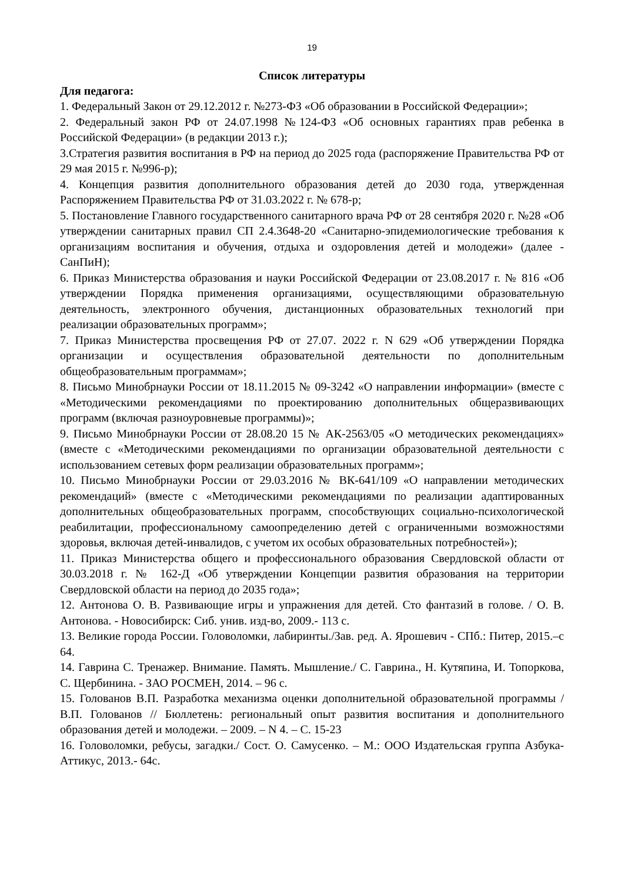19
Список литературы
Для педагога:
1. Федеральный Закон от 29.12.2012 г. №273-ФЗ «Об образовании в Российской Федерации»;
2. Федеральный закон РФ от 24.07.1998 №124-ФЗ «Об основных гарантиях прав ребенка в Российской Федерации» (в редакции 2013 г.);
3.Стратегия развития воспитания в РФ на период до 2025 года (распоряжение Правительства РФ от 29 мая 2015 г. №996-р);
4. Концепция развития дополнительного образования детей до 2030 года, утвержденная Распоряжением Правительства РФ от 31.03.2022 г. № 678-р;
5. Постановление Главного государственного санитарного врача РФ от 28 сентября 2020 г. №28 «Об утверждении санитарных правил СП 2.4.3648-20 «Санитарно-эпидемиологические требования к организациям воспитания и обучения, отдыха и оздоровления детей и молодежи» (далее - СанПиН);
6. Приказ Министерства образования и науки Российской Федерации от 23.08.2017 г. № 816 «Об утверждении Порядка применения организациями, осуществляющими образовательную деятельность, электронного обучения, дистанционных образовательных технологий при реализации образовательных программ»;
7. Приказ Министерства просвещения РФ от 27.07. 2022 г. N 629 «Об утверждении Порядка организации и осуществления образовательной деятельности по дополнительным общеобразовательным программам»;
8. Письмо Минобрнауки России от 18.11.2015 № 09-3242 «О направлении информации» (вместе с «Методическими рекомендациями по проектированию дополнительных общеразвивающих программ (включая разноуровневые программы)»;
9. Письмо Минобрнауки России от 28.08.20 15 № АК-2563/05 «О методических рекомендациях» (вместе с «Методическими рекомендациями по организации образовательной деятельности с использованием сетевых форм реализации образовательных программ»;
10. Письмо Минобрнауки России от 29.03.2016 № ВК-641/109 «О направлении методических рекомендаций» (вместе с «Методическими рекомендациями по реализации адаптированных дополнительных общеобразовательных программ, способствующих социально-психологической реабилитации, профессиональному самоопределению детей с ограниченными возможностями здоровья, включая детей-инвалидов, с учетом их особых образовательных потребностей»);
11. Приказ Министерства общего и профессионального образования Свердловской области от 30.03.2018 г. № 162-Д «Об утверждении Концепции развития образования на территории Свердловской области на период до 2035 года»;
12. Антонова О. В. Развивающие игры и упражнения для детей. Сто фантазий в голове. / О. В. Антонова. - Новосибирск: Сиб. унив. изд-во, 2009.- 113 с.
13. Великие города России. Головоломки, лабиринты./Зав. ред. А. Ярошевич - СПб.: Питер, 2015.–с 64.
14. Гаврина С. Тренажер. Внимание. Память. Мышление./ С. Гаврина., Н. Кутяпина, И. Топоркова, С. Щербинина. - ЗАО РОСМЕН, 2014. – 96 с.
15. Голованов В.П. Разработка механизма оценки дополнительной образовательной программы / В.П. Голованов // Бюллетень: региональный опыт развития воспитания и дополнительного образования детей и молодежи. – 2009. – N 4. – С. 15-23
16. Головоломки, ребусы, загадки./ Сост. О. Самусенко. – М.: ООО Издательская группа Азбука-Аттикус, 2013.- 64с.